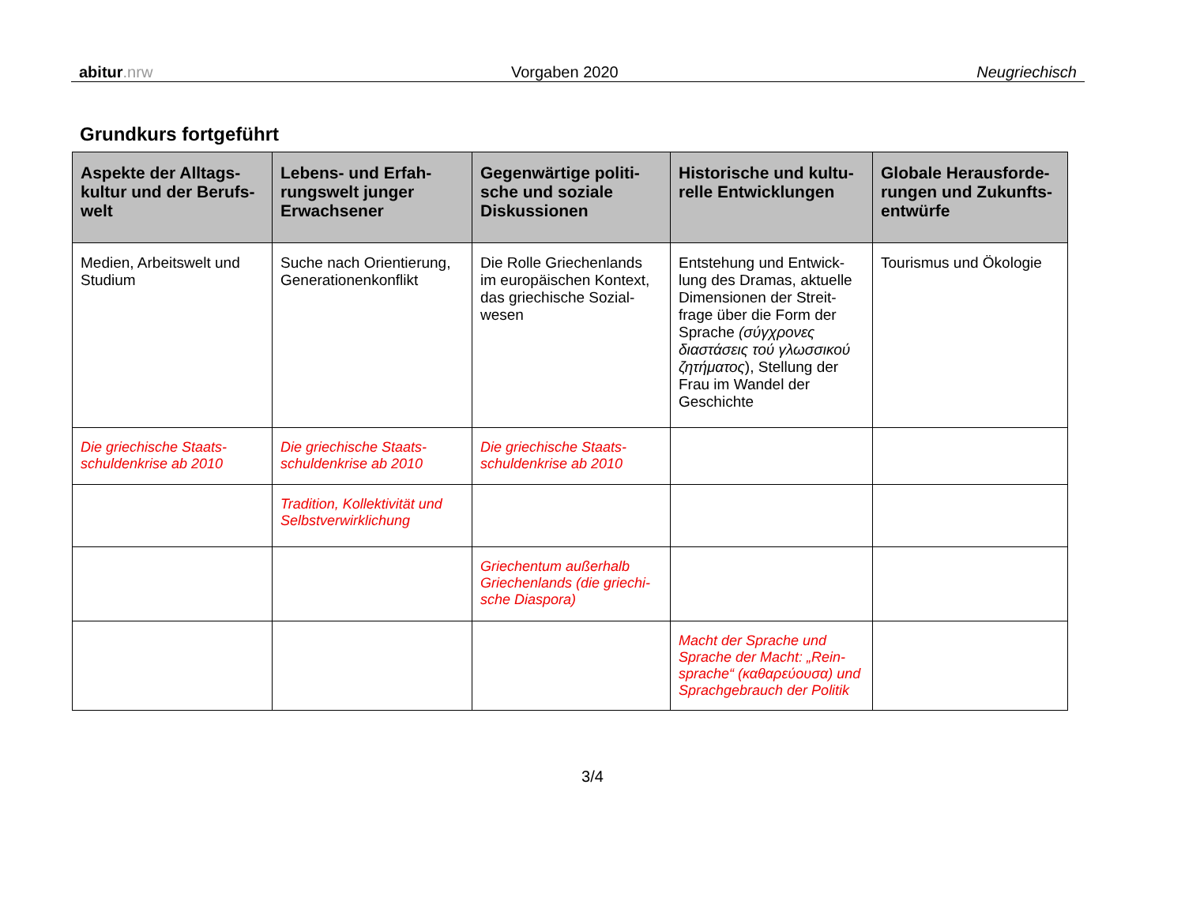abitur.nrw Vorgaben 2020 Neugriechisch
Grundkurs fortgeführt
| Aspekte der Alltags-kultur und der Berufs-welt | Lebens- und Erfah-rungswelt junger Erwachsener | Gegenwärtige politi-sche und soziale Diskussionen | Historische und kultu-relle Entwicklungen | Globale Herausforde-rungen und Zukunfts-entwürfe |
| --- | --- | --- | --- | --- |
| Medien, Arbeitswelt und Studium | Suche nach Orientierung, Generationenkonflikt | Die Rolle Griechenlands im europäischen Kontext, das griechische Sozial-wesen | Entstehung und Entwick-lung des Dramas, aktuelle Dimensionen der Streit-frage über die Form der Sprache (σύγχρονες διαστάσεις τού γλωσσικού ζητήματος ), Stellung der Frau im Wandel der Geschichte | Tourismus und Ökologie |
| Die griechische Staats-schuldenkrise ab 2010 | Die griechische Staats-schuldenkrise ab 2010 | Die griechische Staats-schuldenkrise ab 2010 | | |
| | Tradition, Kollektivität und Selbstverwirklichung | | | |
| | | Griechentum außerhalb Griechenlands (die griechi-sche Diaspora) | | |
| | | | Macht der Sprache und Sprache der Macht: „Rein-sprache“ (καθαρεύουσα) und Sprachgebrauch der Politik | |
3/4